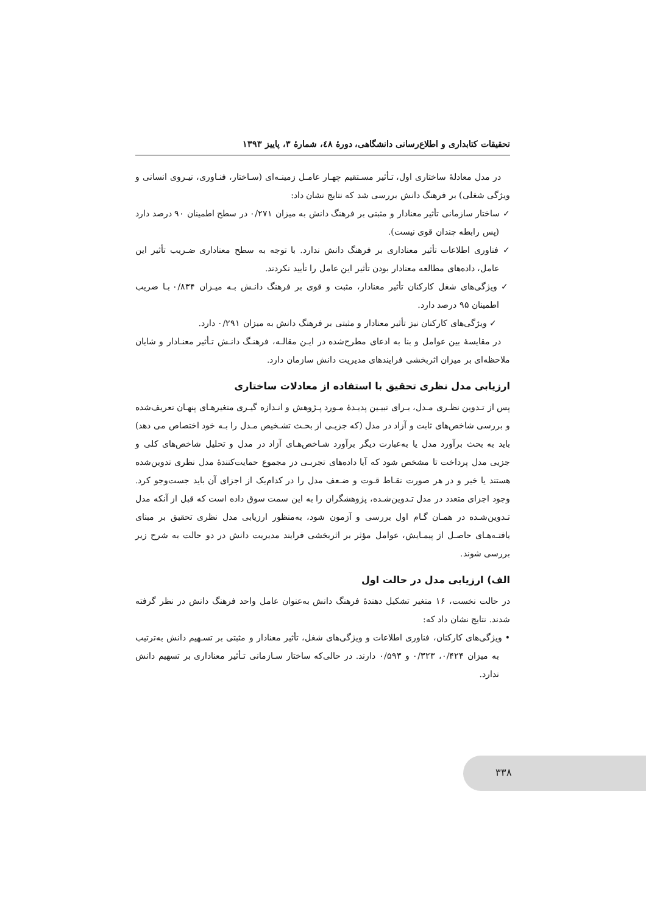تحقیقات کتابداری و اطلاع‌رسانی دانشگاهی، دورۀ ٤٨، شمارۀ ٣، پاییز ١٣٩٣
در مدل معادلۀ ساختاری اول، تـأثیر مسـتقیم چهـار عامـل زمینـه‌ای (سـاختار، فنـاوری، نیـروی انسانی و ویژگی شغلی) بر فرهنگ دانش بررسی شد که نتایج نشان داد:
✓ ساختار سازمانی تأثیر معنادار و مثبتی بر فرهنگ دانش به میزان ۰/۲۷۱ در سطح اطمینان ۹۰ درصد دارد (پس رابطه چندان قوی نیست).
✓ فناوری اطلاعات تأثیر معناداری بر فرهنگ دانش ندارد. با توجه به سطح معناداری ضـریب تأثیر این عامل، داده‌های مطالعه معنادار بودن تأثیر این عامل را تأیید نکردند.
✓ ویژگی‌های شغل کارکنان تأثیر معنادار، مثبت و قوی بر فرهنگ دانـش بـه میـزان ۰/۸۳۴ بـا ضریب اطمینان ۹۵ درصد دارد.
✓ ویژگی‌های کارکنان نیز تأثیر معنادار و مثبتی بر فرهنگ دانش به میزان ۰/۲۹۱ دارد.
در مقایسۀ بین عوامل و بنا به ادعای مطرح‌شده در ایـن مقالـه، فرهنـگ دانـش تـأثیر معنـادار و شایان ملاحظه‌ای بر میزان اثربخشی فرایندهای مدیریت دانش سازمان دارد.
ارزیابی مدل نظری تحقیق با استفاده از معادلات ساختاری
پس از تـدوین نظـری مـدل، بـرای تبیـین پدیـدۀ مـورد پـژوهش و انـدازه گیـری متغیرهـای پنهـان تعریف‌شده و بررسی شاخص‌های ثابت و آزاد در مدل (که جزیـی از بحـث تشـخیص مـدل را بـه خود اختصاص می دهد) باید به بحث برآورد مدل یا به‌عبارت دیگر برآورد شـاخص‌هـای آزاد در مدل و تحلیل شاخص‌های کلی و جزیی مدل پرداخت تا مشخص شود که آیا داده‌های تجربـی در مجموع حمایت‌کنندۀ مدل نظری تدوین‌شده هستند یا خیر و در هر صورت نقـاط قـوت و ضـعف مدل را در کدام‌یک از اجزای آن باید جست‌وجو کرد. وجود اجزای متعدد در مدل تـدوین‌شـده، پژوهشگران را به این سمت سوق داده است که قبل از آنکه مدل تـدوین‌شـده در همـان گـام اول بررسی و آزمون شود، به‌منظور ارزیابی مدل نظری تحقیق بر مبنای یافتـه‌هـای حاصـل از پیمـایش، عوامل مؤثر بر اثربخشی فرایند مدیریت دانش در دو حالت به شرح زیر بررسی شوند.
الف) ارزیابی مدل در حالت اول
در حالت نخست، ۱۶ متغیر تشکیل دهندۀ فرهنگ دانش به‌عنوان عامل واحد فرهنگ دانش در نظر گرفته شدند. نتایج نشان داد که:
• ویژگی‌های کارکنان، فناوری اطلاعات و ویژگی‌های شغل، تأثیر معنادار و مثبتی بر تسـهیم دانش به‌ترتیب به میزان ۰/۴۲۴، ۰/۳۲۳ و ۰/۵۹۳ دارند. در حالی‌که ساختار سـازمانی تـأثیر معناداری بر تسهیم دانش ندارد.
۳۳۸